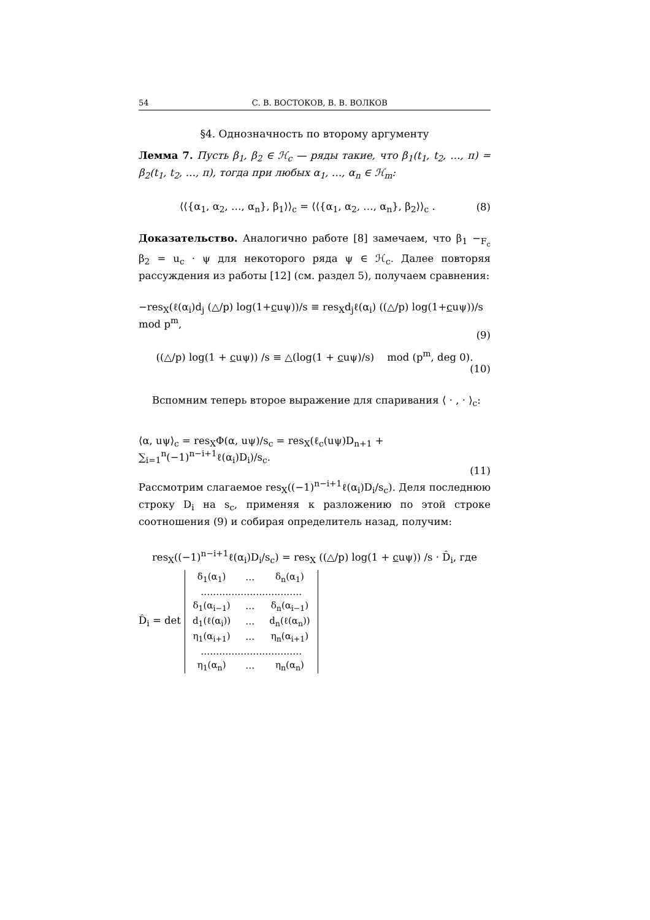54 С. В. ВОСТОКОВ, В. В. ВОЛКОВ
§4. Однозначность по второму аргументу
Лемма 7. Пусть β<sub>1</sub>, β<sub>2</sub> ∈ ℋ<sub>c</sub> — ряды такие, что β<sub>1</sub>(t<sub>1</sub>, t<sub>2</sub>, …, π) = β<sub>2</sub>(t<sub>1</sub>, t<sub>2</sub>, …, π), тогда при любых α<sub>1</sub>, …, α<sub>n</sub> ∈ ℋ<sub>m</sub>:
⟨⟨{α<sub>1</sub>, α<sub>2</sub>, …, α<sub>n</sub>}, β<sub>1</sub>⟩⟩<sub>c</sub> = ⟨⟨{α<sub>1</sub>, α<sub>2</sub>, …, α<sub>n</sub>}, β<sub>2</sub>⟩⟩<sub>c</sub> . (8)
Доказательство. Аналогично работе [8] замечаем, что β<sub>1</sub> −<sub>F<sub>c</sub></sub> β<sub>2</sub> = u<sub>c</sub> · ψ для некоторого ряда ψ ∈ ℋ<sub>c</sub>. Далее повторяя рассуждения из работы [12] (см. раздел 5), получаем сравнения:
−res<sub>X</sub>(ℓ(α<sub>i</sub>)d<sub>j</sub> (△/p) log(1+cuψ))/s ≡ res<sub>X</sub>d<sub>j</sub>ℓ(α<sub>i</sub>) ((△/p) log(1+cuψ))/s mod p<sup>m</sup>,
(9)
((△/p) log(1 + cuψ)) /s ≡ △(log(1 + cuψ)/s) mod (p<sup>m</sup>, deg 0).
(10)
Вспомним теперь второе выражение для спаривания ⟨ · , · ⟩<sub>c</sub>:
⟨α, uψ⟩<sub>c</sub> = res<sub>X</sub>Φ(α, uψ)/s<sub>c</sub> = res<sub>X</sub>(ℓ<sub>c</sub>(uψ)D<sub>n+1</sub> + ∑<sub>i=1</sub><sup>n</sup>(−1)<sup>n−i+1</sup>ℓ(α<sub>i</sub>)D<sub>i</sub>)/s<sub>c</sub>.
(11)
Рассмотрим слагаемое res<sub>X</sub>((−1)<sup>n−i+1</sup>ℓ(α<sub>i</sub>)D<sub>i</sub>/s<sub>c</sub>). Деля последнюю строку D<sub>i</sub> на s<sub>c</sub>, применяя к разложению по этой строке соотношения (9) и собирая определитель назад, получим:
res<sub>X</sub>((−1)<sup>n−i+1</sup>ℓ(α<sub>i</sub>)D<sub>i</sub>/s<sub>c</sub>) = res<sub>X</sub> ((△/p) log(1 + cuψ)) /s · D̂<sub>i</sub>, где
D̂<sub>i</sub> = det
| δ<sub>1</sub>(α<sub>1</sub>) | … | δ<sub>n</sub>(α<sub>1</sub>) |
| …………………………… | | |
| δ<sub>1</sub>(α<sub>i−1</sub>) | … | δ<sub>n</sub>(α<sub>i−1</sub>) |
| d<sub>1</sub>(ℓ(α<sub>i</sub>)) | … | d<sub>n</sub>(ℓ(α<sub>n</sub>)) |
| η<sub>1</sub>(α<sub>i+1</sub>) | … | η<sub>n</sub>(α<sub>i+1</sub>) |
| …………………………… | | |
| η<sub>1</sub>(α<sub>n</sub>) | … | η<sub>n</sub>(α<sub>n</sub>) |